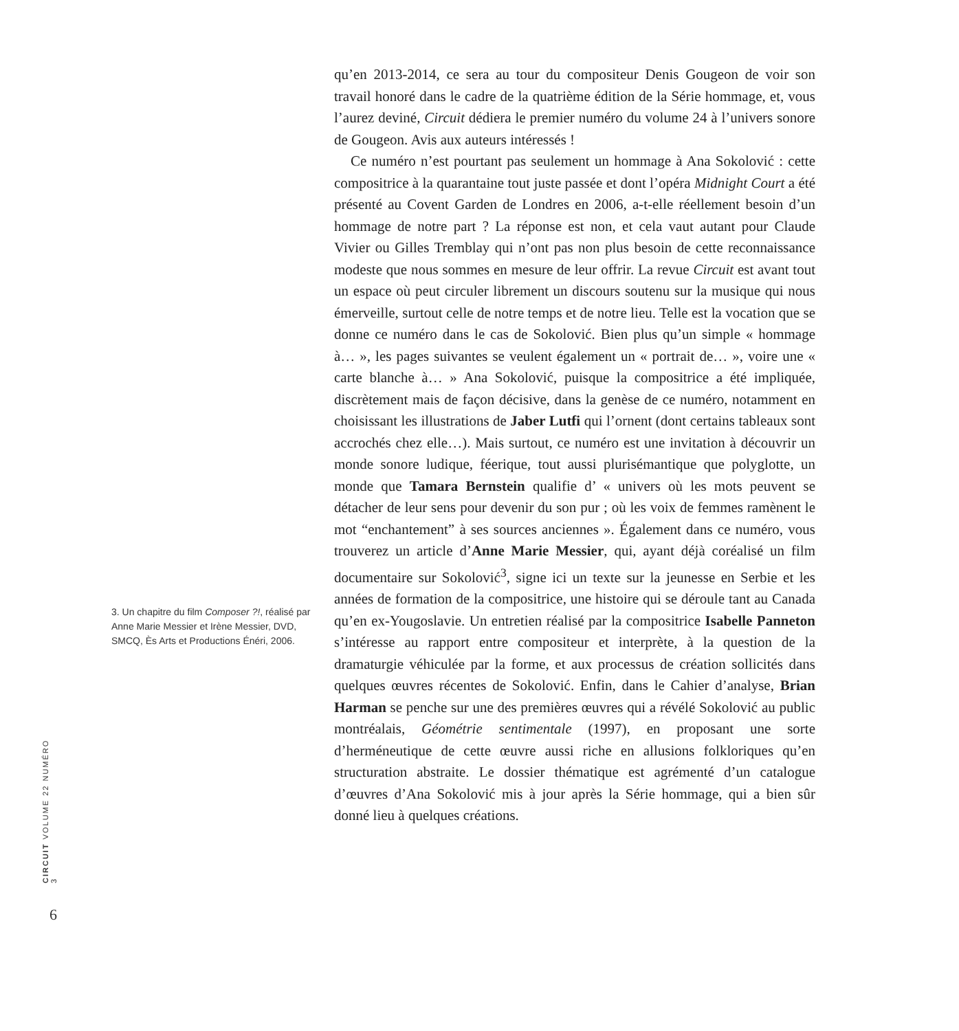3. Un chapitre du film Composer ?!, réalisé par Anne Marie Messier et Irène Messier, DVD, SMCQ, Ès Arts et Productions Énéri, 2006.
CIRCUIT VOLUME 22 NUMÉRO 3
6
qu’en 2013-2014, ce sera au tour du compositeur Denis Gougeon de voir son travail honoré dans le cadre de la quatrième édition de la Série hommage, et, vous l’aurez deviné, Circuit dédiera le premier numéro du volume 24 à l’univers sonore de Gougeon. Avis aux auteurs intéressés !
Ce numéro n’est pourtant pas seulement un hommage à Ana Sokolović : cette compositrice à la quarantaine tout juste passée et dont l’opéra Midnight Court a été présenté au Covent Garden de Londres en 2006, a-t-elle réellement besoin d’un hommage de notre part ? La réponse est non, et cela vaut autant pour Claude Vivier ou Gilles Tremblay qui n’ont pas non plus besoin de cette reconnaissance modeste que nous sommes en mesure de leur offrir. La revue Circuit est avant tout un espace où peut circuler librement un discours soutenu sur la musique qui nous émerveille, surtout celle de notre temps et de notre lieu. Telle est la vocation que se donne ce numéro dans le cas de Sokolović. Bien plus qu’un simple « hommage à… », les pages suivantes se veulent également un « portrait de… », voire une « carte blanche à… » Ana Sokolović, puisque la compositrice a été impliquée, discrètement mais de façon décisive, dans la genèse de ce numéro, notamment en choisissant les illustrations de Jaber Lutfi qui l’ornent (dont certains tableaux sont accrochés chez elle…). Mais surtout, ce numéro est une invitation à découvrir un monde sonore ludique, féerique, tout aussi plurisémantique que polyglotte, un monde que Tamara Bernstein qualifie d’ « univers où les mots peuvent se détacher de leur sens pour devenir du son pur ; où les voix de femmes ramènent le mot “enchantement” à ses sources anciennes ». Également dans ce numéro, vous trouverez un article d’Anne Marie Messier, qui, ayant déjà coréalisé un film documentaire sur Sokolović<sup>3</sup>, signe ici un texte sur la jeunesse en Serbie et les années de formation de la compositrice, une histoire qui se déroule tant au Canada qu’en ex-Yougoslavie. Un entretien réalisé par la compositrice Isabelle Panneton s’intéresse au rapport entre compositeur et interprète, à la question de la dramaturgie véhiculée par la forme, et aux processus de création sollicités dans quelques œuvres récentes de Sokolović. Enfin, dans le Cahier d’analyse, Brian Harman se penche sur une des premières œuvres qui a révélé Sokolović au public montréalais, Géométrie sentimentale (1997), en proposant une sorte d’herméneutique de cette œuvre aussi riche en allusions folkloriques qu’en structuration abstraite. Le dossier thématique est agrémenté d’un catalogue d’œuvres d’Ana Sokolović mis à jour après la Série hommage, qui a bien sûr donné lieu à quelques créations.